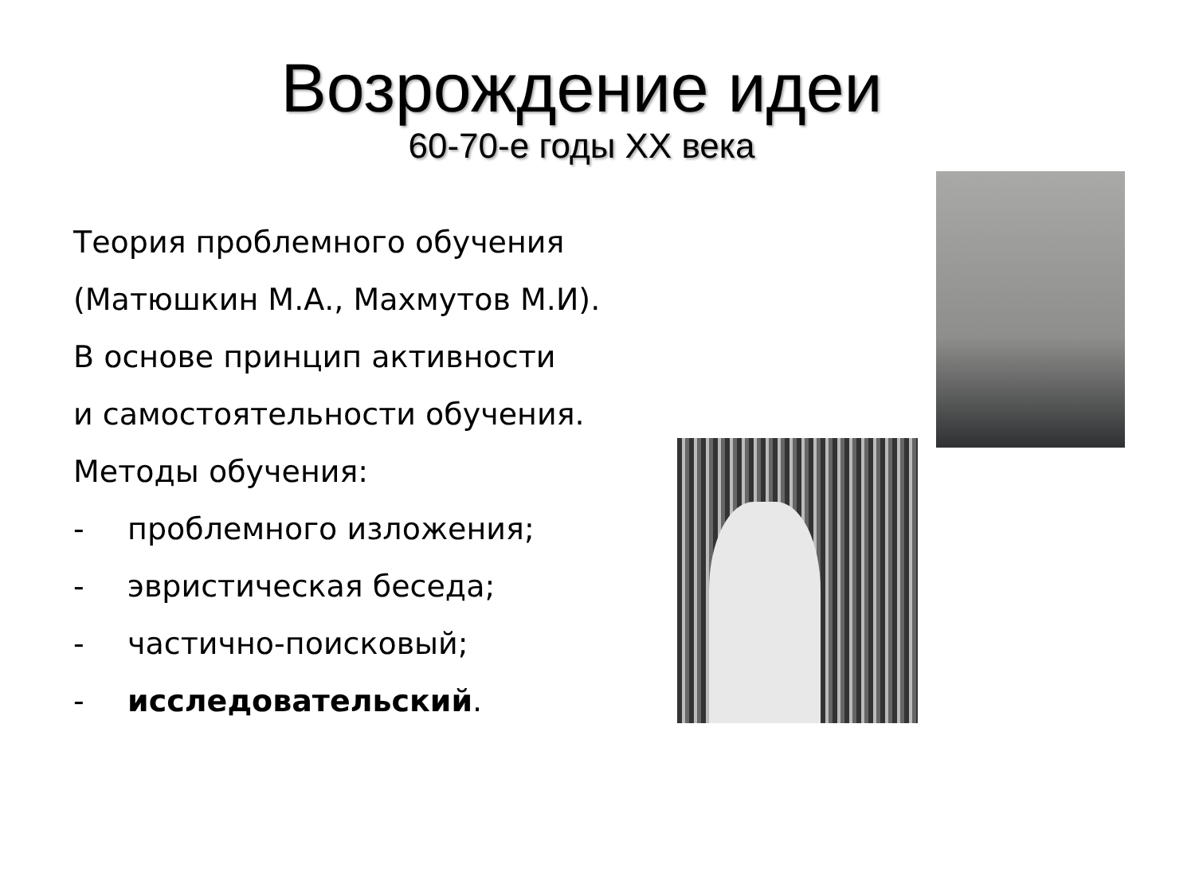Возрождение идеи
60-70-е годы XX века
Теория проблемного обучения
(Матюшкин М.А., Махмутов М.И).
В основе принцип активности
и самостоятельности обучения.
Методы обучения:
- проблемного изложения;
- эвристическая беседа;
- частично-поисковый;
- исследовательский.